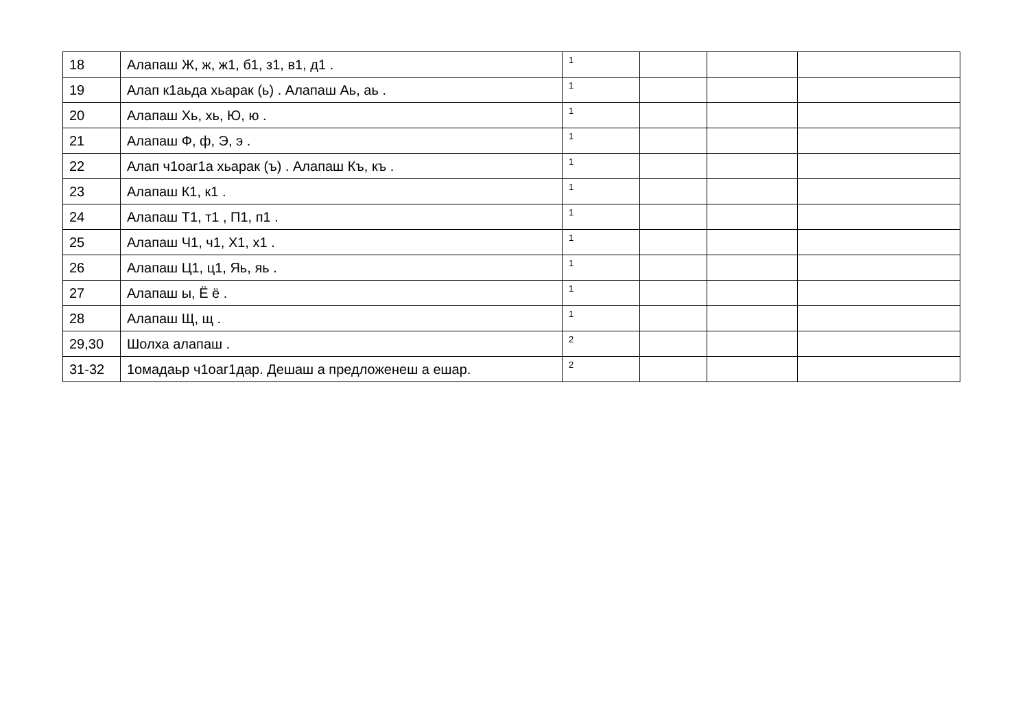| 18 | Алапаш Ж, ж, ж1, б1, з1, в1, д1 . | 1 | | | |
| 19 | Алап к1аьда хьарак (ь) . Алапаш Аь, аь . | 1 | | | |
| 20 | Алапаш Хь, хь, Ю, ю . | 1 | | | |
| 21 | Алапаш Ф, ф, Э, э . | 1 | | | |
| 22 | Алап ч1оаг1а хьарак (ъ) . Алапаш Къ, къ . | 1 | | | |
| 23 | Алапаш К1, к1 . | 1 | | | |
| 24 | Алапаш Т1, т1 , П1, п1 . | 1 | | | |
| 25 | Алапаш Ч1, ч1, Х1, х1 . | 1 | | | |
| 26 | Алапаш Ц1, ц1, Яь, яь . | 1 | | | |
| 27 | Алапаш ы, Ё ё . | 1 | | | |
| 28 | Алапаш Щ, щ . | 1 | | | |
| 29,30 | Шолха алапаш . | 2 | | | |
| 31-32 | 1омадаьр ч1оаг1дар. Дешаш а предложенеш а ешар. | 2 | | | |